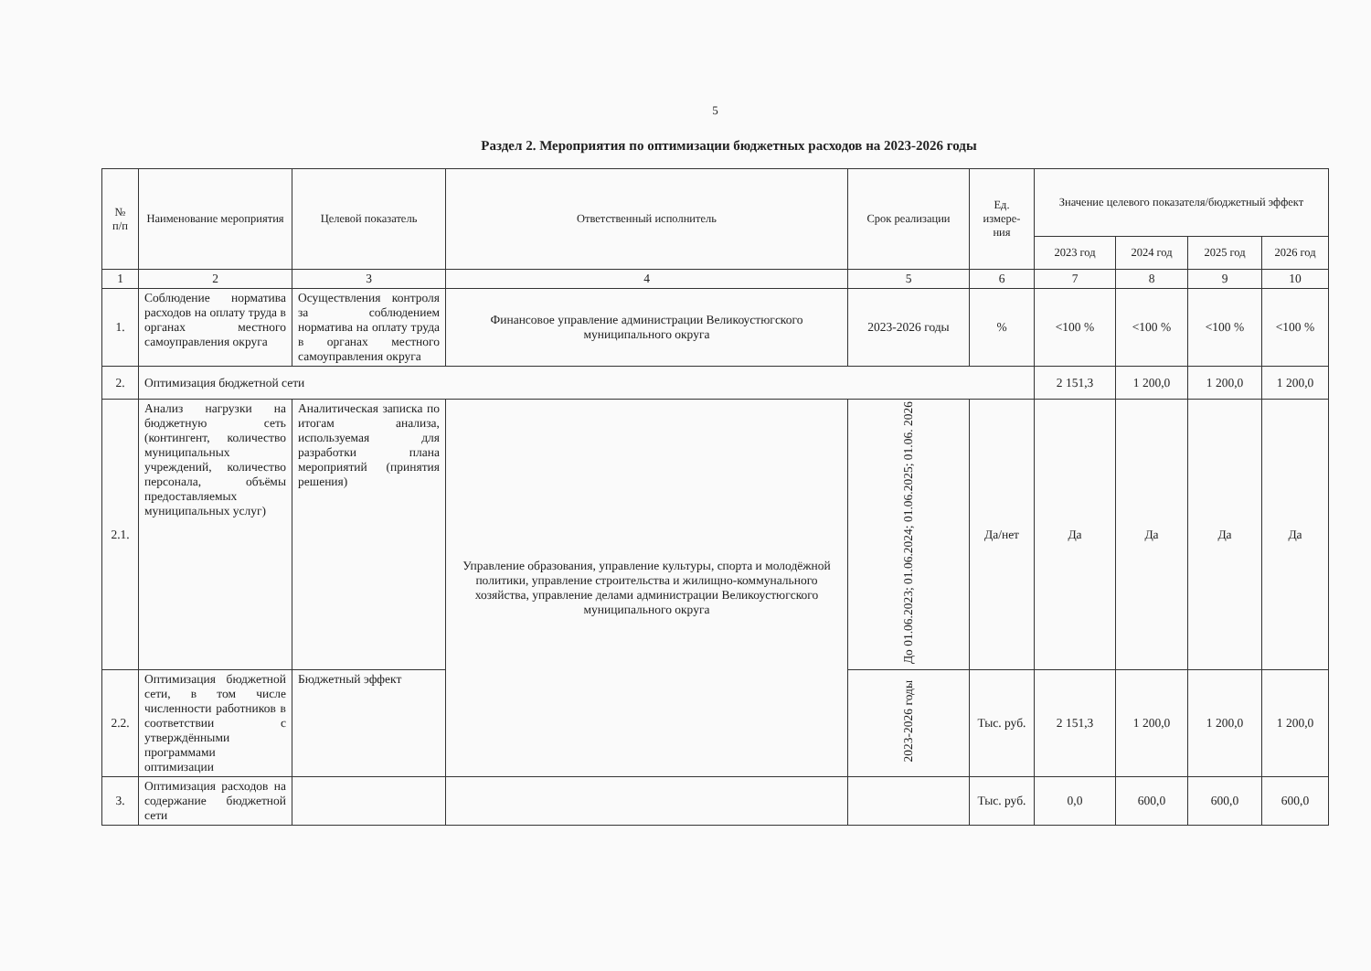5
Раздел 2. Мероприятия по оптимизации бюджетных расходов на 2023-2026 годы
| № п/п | Наименование мероприятия | Целевой показатель | Ответственный исполнитель | Срок реализации | Ед. измере-ния | Значение целевого показателя/бюджетный эффект | | | |
| --- | --- | --- | --- | --- | --- | --- | --- | --- | --- |
| | | | | | | 2023 год | 2024 год | 2025 год | 2026 год |
| 1 | 2 | 3 | 4 | 5 | 6 | 7 | 8 | 9 | 10 |
| 1. | Соблюдение норматива расходов на оплату труда в органах местного самоуправления округа | Осуществления контроля за соблюдением норматива на оплату труда в органах местного самоуправления округа | Финансовое управление администрации Великоустюгского муниципального округа | 2023-2026 годы | % | <100 % | <100 % | <100 % | <100 % |
| 2. | Оптимизация бюджетной сети | | | | | 2 151,3 | 1 200,0 | 1 200,0 | 1 200,0 |
| 2.1. | Анализ нагрузки на бюджетную сеть (контингент, количество муниципальных учреждений, количество персонала, объёмы предоставляемых муниципальных услуг) | Аналитическая записка по итогам анализа, используемая для разработки плана мероприятий (принятия решения) | Управление образования, управление культуры, спорта и молодёжной политики, управление строительства и жилищно-коммунального хозяйства, управление делами администрации Великоустюгского муниципального округа | До 01.06.2023; 01.06.2024; 01.06.2025; 01.06. 2026 | Да/нет | Да | Да | Да | Да |
| 2.2. | Оптимизация бюджетной сети, в том числе численности работников в соответствии с утверждёнными программами оптимизации | Бюджетный эффект | | 2023-2026 годы | Тыс. руб. | 2 151,3 | 1 200,0 | 1 200,0 | 1 200,0 |
| 3. | Оптимизация расходов на содержание бюджетной сети | | | | Тыс. руб. | 0,0 | 600,0 | 600,0 | 600,0 |